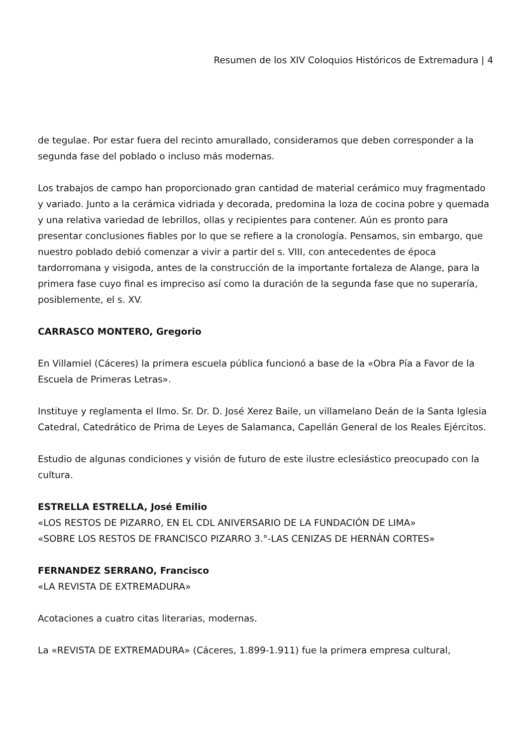Resumen de los XIV Coloquios Históricos de Extremadura | 4
de tegulae. Por estar fuera del recinto amurallado, consideramos que deben corresponder a la segunda fase del poblado o incluso más modernas.
Los trabajos de campo han proporcionado gran cantidad de material cerámico muy fragmentado y variado. Junto a la cerámica vidriada y decorada, predomina la loza de cocina pobre y quemada y una relativa variedad de lebrillos, ollas y recipientes para contener. Aún es pronto para presentar conclusiones fiables por lo que se refiere a la cronología. Pensamos, sin embargo, que nuestro poblado debió comenzar a vivir a partir del s. VIII, con antecedentes de época tardorromana y visigoda, antes de la construcción de la importante fortaleza de Alange, para la primera fase cuyo final es impreciso así como la duración de la segunda fase que no superaría, posiblemente, el s. XV.
CARRASCO MONTERO, Gregorio
En Villamiel (Cáceres) la primera escuela pública funcionó a base de la «Obra Pía a Favor de la Escuela de Primeras Letras».
Instituye y reglamenta el Ilmo. Sr. Dr. D. José Xerez Baile, un villamelano Deán de la Santa Iglesia Catedral, Catedrático de Prima de Leyes de Salamanca, Capellán General de los Reales Ejércitos.
Estudio de algunas condiciones y visión de futuro de este ilustre eclesiástico preocupado con la cultura.
ESTRELLA ESTRELLA, José Emilio
«LOS RESTOS DE PIZARRO, EN EL CDL ANIVERSARIO DE LA FUNDACIÓN DE LIMA»
«SOBRE LOS RESTOS DE FRANCISCO PIZARRO 3.°-LAS CENIZAS DE HERNÁN CORTES»
FERNANDEZ SERRANO, Francisco
«LA REVISTA DE EXTREMADURA»
Acotaciones a cuatro citas literarias, modernas.
La «REVISTA DE EXTREMADURA» (Cáceres, 1.899-1.911) fue la primera empresa cultural,